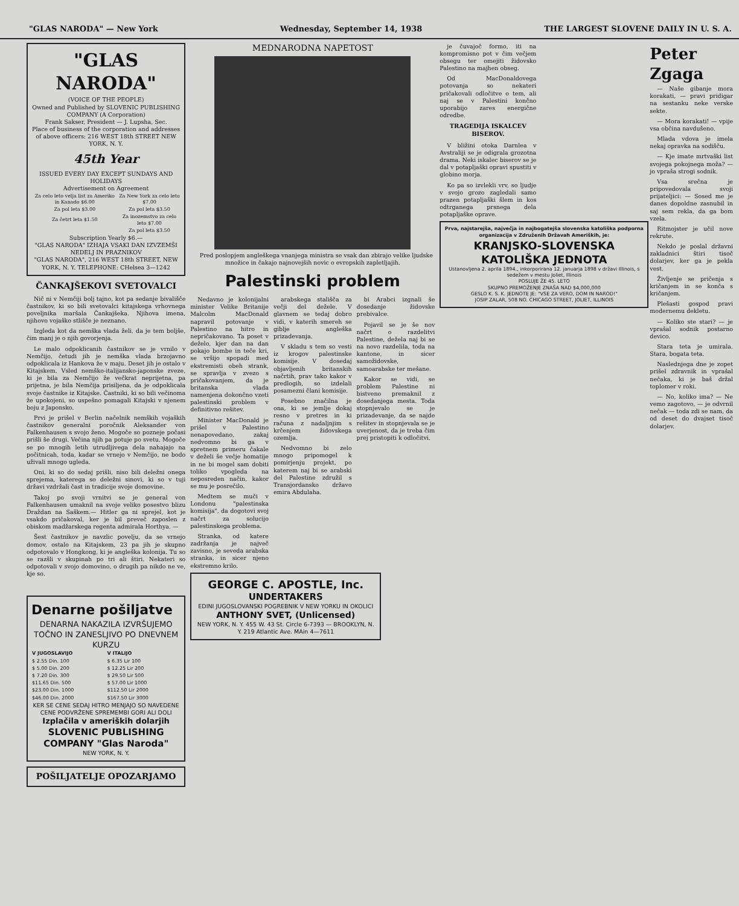"GLAS NARODA" — New York Wednesday, September 14, 1938 THE LARGEST SLOVENE DAILY IN U. S. A.
"GLAS NARODA"
(VOICE OF THE PEOPLE)
Owned and Published by SLOVENIC PUBLISHING COMPANY (A Corporation)
Frank Sakser, President — J. Lupsha, Sec.
Place of business of the corporation and addresses of above officers: 216 WEST 18th STREET NEW YORK, N. Y.
45th Year
ISSUED EVERY DAY EXCEPT SUNDAYS AND HOLIDAYS
Advertisement on Agreement
| Za celo leto velja list za Ameriko in Kanado $6.00 | Za New York za celo leto $7.00 |
| Za pol leta $3.00 | Za pol leta $3.50 |
| Za četrt leta $1.50 | Za inozemstvo za celo leto $7.00 |
| | Za pol leta $3.50 |
Subscription Yearly $6.—
"GLAS NARODA" IZHAJA VSAKI DAN IZVZEMŠI NEDELJ IN PRAZNIKOV
"GLAS NARODA", 216 WEST 18th STREET, NEW YORK, N. Y. TELEPHONE: CHelsea 3—1242
ČANKAJŠEKOVI SVETOVALCI
Nič ni v Nemčiji bolj tajno, kot pa sedanje bivališče častnikov, ki so bili svetovalci kitajskega vrhovnega poveljnika maršala Čankajšeka. Njihova imena, njihovo vojaško stlišče je neznano.
Izgleda kot da nemška vlada želi, da je tem boljše, čim manj je o njih govorjenja.
Le malo odpoklicanih častnikov se je vrnilo v Nemčijo, četudi jih je nemška vlada brzojavno odpoklicala iz Hankova že v maju. Deset jih je ostalo v Kitajskem. Vsled nemško-italijansko-japonske zveze, ki je bila za Nemčijo že večkrat neprijetna, pa prijetna, je bila Nemčija prisiljena, da je odpoklicala svoje častnike iz Kitajske. Častniki, ki so bili večinoma že upokojeni, so uspešno pomagali Kitajski v njenem boju z Japonsko.
Prvi je prišel v Berlin načelnik nemških vojaških častnikov generalni poročnik Aleksander von Falkenhausen s svojo ženo. Mogoče so pozneje počasi prišli še drugi. Večina njih pa potuje po svetu. Mogoče se po mnogih letih utrudljivega dela nahajajo na počitnicah, toda, kadar se vrnejo v Nemčijo, ne bodo uživali mnogo ugleda.
Oni, ki so do sedaj prišli, niso bili deležni onega sprejema, katerega so deležni sinovi, ki so v tuji državi vzdržali čast in tradicije svoje domovine.
Takoj po svoji vrnitvi se je general von Falkenhausen umaknil na svoje veliko posestvo blizu Draždan na Saškem.— Hitler ga ni sprejel, kot je vsakdo pričakoval, ker je bil preveč zaposlen z obiskom madžarskega regenta admirala Horthya. —
Šest častnikov je navzlic povelju, da se vrnejo domov, ostalo na Kitajskem, 23 pa jih je skupno odpotovalo v Hongkong, ki je angleška kolonija. Tu so se razšli v skupinah po tri ali štiri. Nekateri so odpotovali v svojo domovino, o drugih pa nikdo ne ve, kje so.
Denarne pošiljatve
DENARNA NAKAZILA IZVRŠUJEMO TOČNO IN ZANESLJIVO PO DNEVNEM KURZU
| V JUGOSLAVIJO | V ITALIJO |
| --- | --- |
| $ 2.55 Din. 100 | $ 6.35 Lir 100 |
| $ 5.00 Din. 200 | $ 12.25 Lir 200 |
| $ 7.20 Din. 300 | $ 29.50 Lir 500 |
| $11.65 Din. 500 | $ 57.00 Lir 1000 |
| $23.00 Din. 1000 | $112.50 Lir 2000 |
| $46.00 Din. 2000 | $167.50 Lir 3000 |
KER SE CENE SEDAJ HITRO MENJAJO SO NAVEDENE CENE PODVRŽENE SPREMEMBI GORI ALI DOLI
Izplačila v ameriških dolarjih
SLOVENIC PUBLISHING COMPANY "Glas Naroda"
NEW YORK, N. Y.
POŠILJATELJE OPOZARJAMO
MEDNARODNA NAPETOST
Pred poslopjem angleškega vnanjega ministra se vsak dan zbirajo velike ljudske množice in čakajo najnovejših novic o evropskih zapletljajih.
Palestinski problem
Nedavno je kolonijalni minister Velike Britanije Malcolm MacDonald napravil potovanje v Palestino na hitro in nepričakovano. Ta poset v deželo, kjer dan na dan pokajo bombe in teče kri, se vršijo spopadi med ekstremisti obeh strank, se spravlja v zvezo s pričakovanjem, da je britanska vlada namenjena dokončno vzeti palestinski problem v definitivno rešitev.
Minister MacDonald je prišel v Palestino nenapovedano, zakaj nedvomno bi ga v spretnem primeru čakale v deželi še večje homatije in ne bi mogel sam dobiti toliko vpogleda na neposreden način, kakor se mu je posrečilo.
Medtem se muči v Londonu "palestinska komisija", da dogotovi svoj načrt za solucijo palestinskega problema.
Stranka, od katere zadržanja je največ zavisno, je seveda arabska stranka, in sicer njeno ekstremno krilo.
arabskega stališča za večji del dežele. V glavnem se tedaj dobro vidi, v katerih smereh se giblje angleška prizadevanja.
V skladu s tem so vesti iz krogov palestinske komisije. V dosedaj objavljenih britanskih načrtih, prav tako kakor v predlogih, so izdelali posamezni člani komisije.
Posebno značilna je ona, ki se jemlje dokaj resno v pretres in ki računa z nadaljnjim s krčenjem židovskega ozemlja.
Nedvomno bi zelo mnogo pripomogel k pomirjenju projekt, po katerem naj bi se arabski del Palestine združil s Transjordansko državo emira Abdulaha.
bi Arabci izgnali še dosedanje židovske prebivalce.
Pojavil se je še nov načrt o razdelitvi Palestine, dežela naj bi se na novo razdelila, toda na kantone, in sicer samožidovske, samoarabske ter mešane.
Kakor se vidi, se problem Palestine ni bistveno premaknil z dosedanjega mesta. Toda stopnjevalo se je prizadevanje, da se najde rešitev in stopnjevala se je uverjenost, da je treba čim prej pristopiti k odločitvi.
GEORGE C. APOSTLE, Inc.
UNDERTAKERS
EDINI JUGOSLOVANSKI POGREBNIK V NEW YORKU IN OKOLICI
ANTHONY SVET, (Unlicensed)
NEW YORK, N. Y. 455 W. 43 St. Circle 6-7393 — BROOKLYN, N. Y. 219 Atlantic Ave. MAin 4—7611
je čuvajoč formo, iti na kompromisno pot v čim večjem obsegu ter omejiti židovsko Palestino na majhen obseg.
Od MacDonaldovega potovanja so nekateri pričakovali odločitve o tem, ali naj se v Palestini končno uporabijo zares energične odredbe.
TRAGEDIJA ISKALCEV BISEROV.
V bližini otoka Darnlea v Avstraliji se je odigrala grozotna drama. Neki iskalec biserov se je dal v potapljaški opravi spustiti v globino morja.
Ko pa so izvlekli vrv, so ljudje v svojo grozo zagledali samo prazen potapljaški šlem in kos odtrganega prsnega dela potapljaške oprave.
Prva, najstarejša, največja in najbogatejša slovenska katoliška podporna organizacija v Združenih Državah Ameriških, je:
KRANJSKO-SLOVENSKA KATOLIŠKA JEDNOTA
Ustanovljena 2. aprila 1894., inkorporirana 12. januarja 1898 v državi Illinois, s sedežem v mestu Joliet, Illinois
POSLUJE ŽE 45. LETO
SKUPNO PREMOŽENJE ZNAŠA NAD $4,000,000
GESLO K. S. K. JEDNOTE JE: "VSE ZA VERO, DOM IN NAROD!"
JOSIP ZALAR, 508 NO. CHICAGO STREET, JOLIET, ILLINOIS
Peter Zgaga
— Naše gibanje mora korakati, — pravi pridigar na sestanku neke verske sekte.
— Mora korakati! — vpije vsa občina navdušeno.
Mlada vdova je imela nekaj opravka na sodišču.
— Kje imate mrtvaški list svojega pokojnega moža? — jo vpraša strogi sodnik.
Vsa srečna je pripovedovala svoji prijateljici: — Sosed me je danes dopoldne zasnubil in saj sem rekla, da ga bom vzela.
Ritmojster je učil nove rekrute.
Nekdo je poslal državni zakladnici štiri tisoč dolarjev, ker ga je pekla vest.
Življenje se pričenja s kričanjem in se konča s kričanjem.
Plešasti gospod pravi modernemu dekletu.
— Koliko ste stari? — je vprašal sodnik postarno devico.
Stara teta je umirala. Stara, bogata teta.
Naslednjega dne je zopet prišel zdravnik in vprašal nečaka, ki je baš držal toplomer v roki.
— No, koliko ima? — Ne vemo zagotovo, — je odvrnil nečak — toda zdi se nam, da od deset do dvajset tisoč dolarjev.